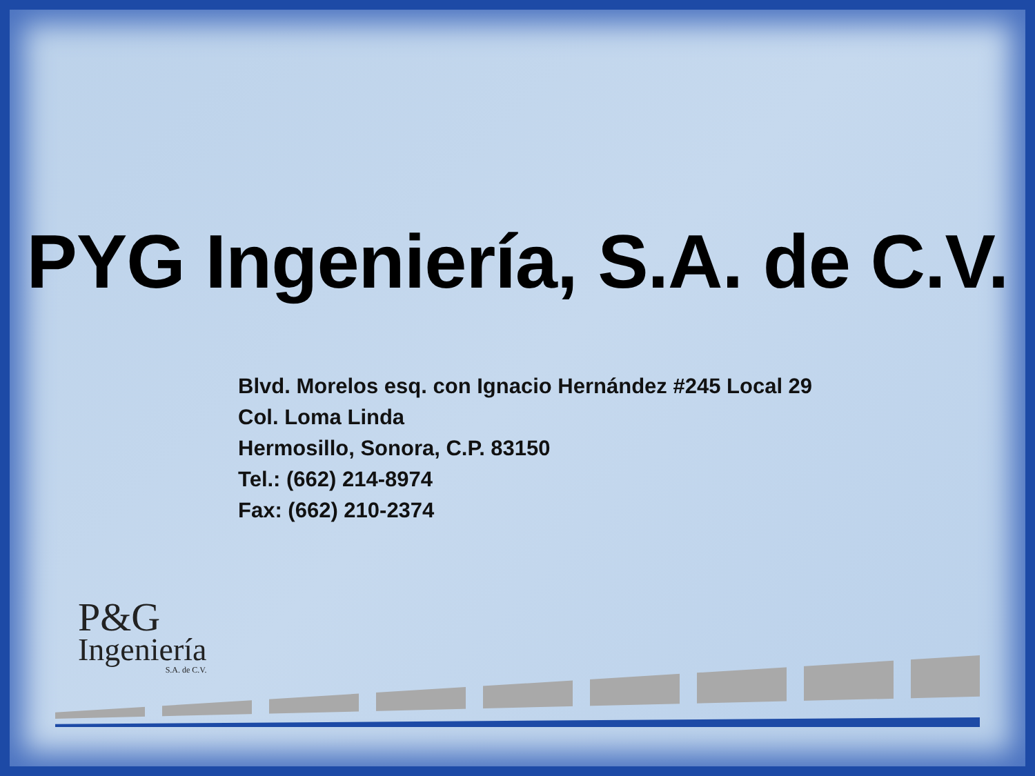PYG Ingeniería, S.A. de C.V.
Blvd. Morelos esq. con Ignacio Hernández #245 Local 29
Col. Loma Linda
Hermosillo, Sonora, C.P. 83150
Tel.: (662) 214-8974
Fax: (662) 210-2374
P&G
Ingeniería
S.A. de C.V.